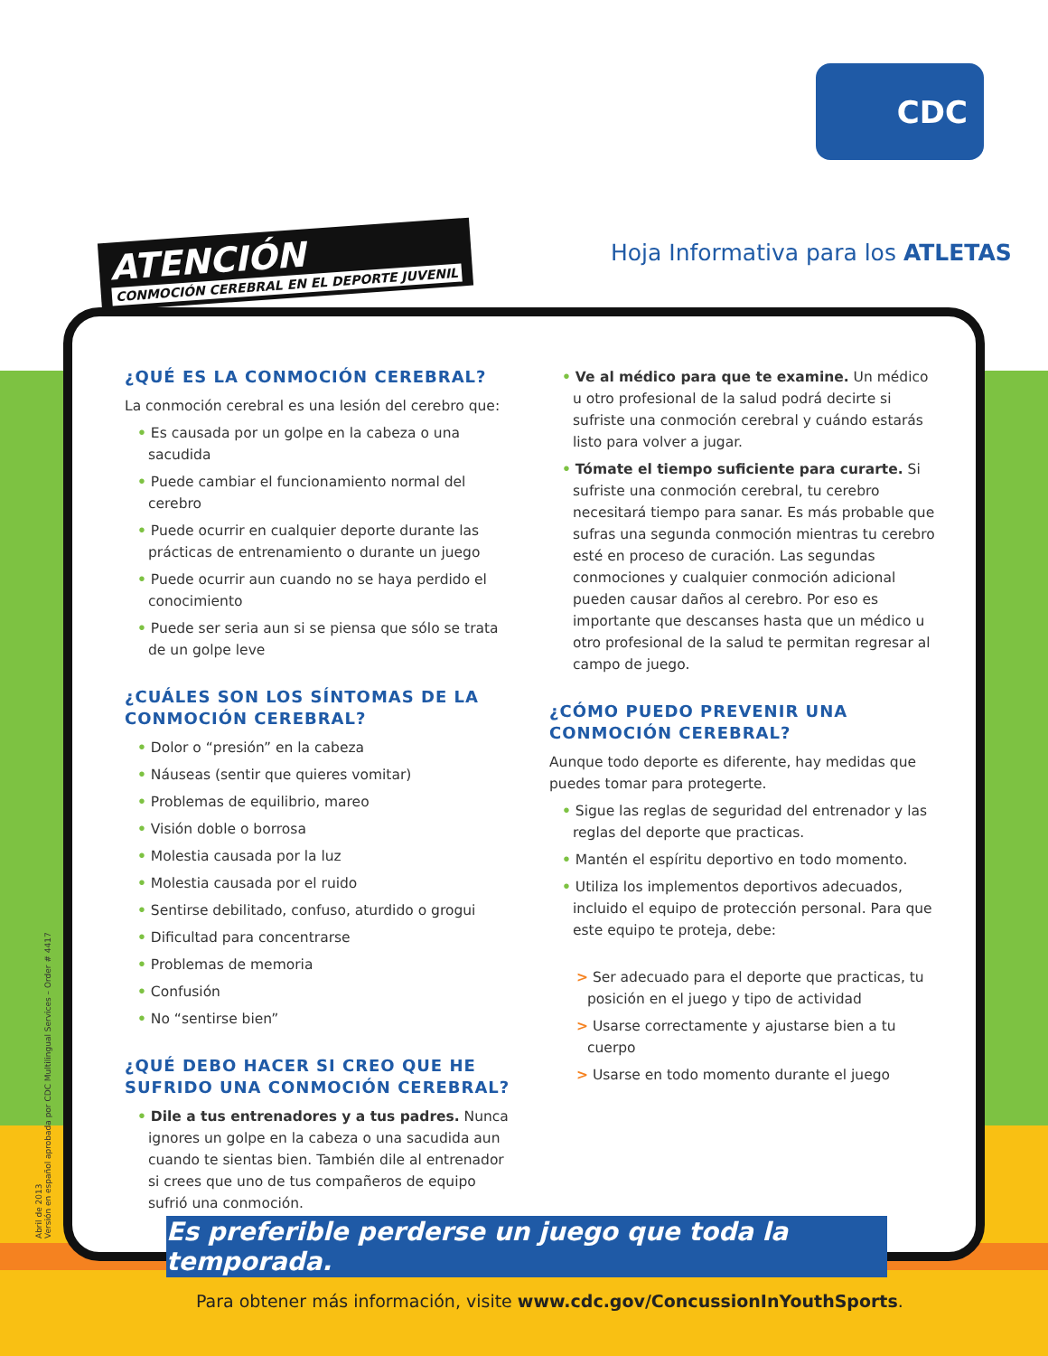CDC
ATENCIÓN
CONMOCIÓN CEREBRAL EN EL DEPORTE JUVENIL
Hoja Informativa para los ATLETAS
¿QUÉ ES LA CONMOCIÓN CEREBRAL?
La conmoción cerebral es una lesión del cerebro que:
• Es causada por un golpe en la cabeza o una sacudida
• Puede cambiar el funcionamiento normal del cerebro
• Puede ocurrir en cualquier deporte durante las prácticas de entrenamiento o durante un juego
• Puede ocurrir aun cuando no se haya perdido el conocimiento
• Puede ser seria aun si se piensa que sólo se trata de un golpe leve
¿CUÁLES SON LOS SÍNTOMAS DE LA CONMOCIÓN CEREBRAL?
• Dolor o “presión” en la cabeza
• Náuseas (sentir que quieres vomitar)
• Problemas de equilibrio, mareo
• Visión doble o borrosa
• Molestia causada por la luz
• Molestia causada por el ruido
• Sentirse debilitado, confuso, aturdido o grogui
• Dificultad para concentrarse
• Problemas de memoria
• Confusión
• No “sentirse bien”
¿QUÉ DEBO HACER SI CREO QUE HE SUFRIDO UNA CONMOCIÓN CEREBRAL?
• Dile a tus entrenadores y a tus padres. Nunca ignores un golpe en la cabeza o una sacudida aun cuando te sientas bien. También dile al entrenador si crees que uno de tus compañeros de equipo sufrió una conmoción.
• Ve al médico para que te examine. Un médico u otro profesional de la salud podrá decirte si sufriste una conmoción cerebral y cuándo estarás listo para volver a jugar.
• Tómate el tiempo suficiente para curarte. Si sufriste una conmoción cerebral, tu cerebro necesitará tiempo para sanar. Es más probable que sufras una segunda conmoción mientras tu cerebro esté en proceso de curación. Las segundas conmociones y cualquier conmoción adicional pueden causar daños al cerebro. Por eso es importante que descanses hasta que un médico u otro profesional de la salud te permitan regresar al campo de juego.
¿CÓMO PUEDO PREVENIR UNA CONMOCIÓN CEREBRAL?
Aunque todo deporte es diferente, hay medidas que puedes tomar para protegerte.
• Sigue las reglas de seguridad del entrenador y las reglas del deporte que practicas.
• Mantén el espíritu deportivo en todo momento.
• Utiliza los implementos deportivos adecuados, incluido el equipo de protección personal. Para que este equipo te proteja, debe:
> Ser adecuado para el deporte que practicas, tu posición en el juego y tipo de actividad
> Usarse correctamente y ajustarse bien a tu cuerpo
> Usarse en todo momento durante el juego
Abril de 2013
Versión en español aprobada por CDC Multilingual Services – Order # 4417
Es preferible perderse un juego que toda la temporada.
Para obtener más información, visite www.cdc.gov/ConcussionInYouthSports.